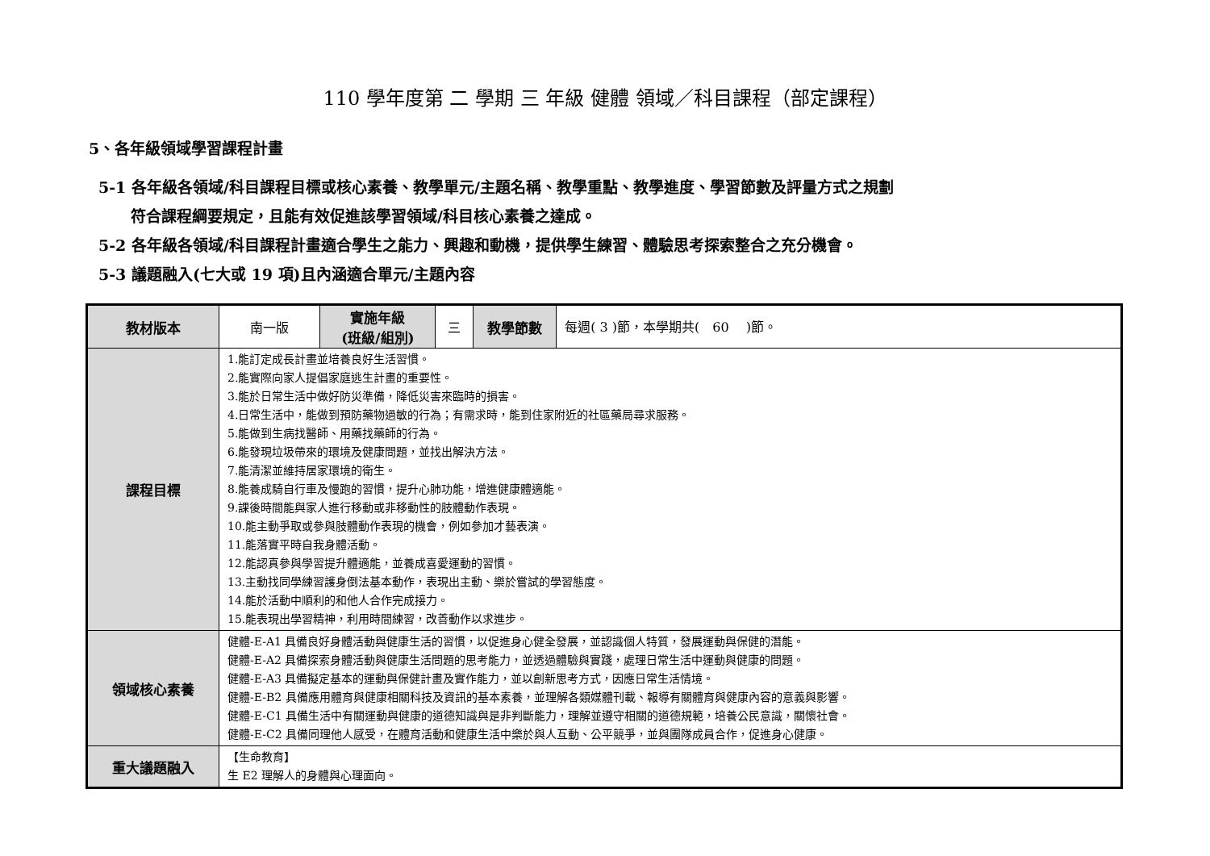110 學年度第 二 學期 三 年級 健體 領域／科目課程（部定課程）
5、各年級領域學習課程計畫
5-1 各年級各領域/科目課程目標或核心素養、教學單元/主題名稱、教學重點、教學進度、學習節數及評量方式之規劃
符合課程綱要規定，且能有效促進該學習領域/科目核心素養之達成。
5-2 各年級各領域/科目課程計畫適合學生之能力、興趣和動機，提供學生練習、體驗思考探索整合之充分機會。
5-3 議題融入(七大或 19 項)且內涵適合單元/主題內容
| 教材版本 | 南一版 | 實施年級 (班級/組別) | 三 | 教學節數 | 每週( 3 )節，本學期共( 60 )節。 |
| 課程目標 | 1.能訂定成長計畫並培養良好生活習慣。 2.能實際向家人提倡家庭逃生計畫的重要性。 3.能於日常生活中做好防災準備，降低災害來臨時的損害。 4.日常生活中，能做到預防藥物過敏的行為；有需求時，能到住家附近的社區藥局尋求服務。 5.能做到生病找醫師、用藥找藥師的行為。 6.能發現垃圾帶來的環境及健康問題，並找出解決方法。 7.能清潔並維持居家環境的衛生。 8.能養成騎自行車及慢跑的習慣，提升心肺功能，增進健康體適能。 9.課後時間能與家人進行移動或非移動性的肢體動作表現。 10.能主動爭取或參與肢體動作表現的機會，例如參加才藝表演。 11.能落實平時自我身體活動。 12.能認真參與學習提升體適能，並養成喜愛運動的習慣。 13.主動找同學練習護身倒法基本動作，表現出主動、樂於嘗試的學習態度。 14.能於活動中順利的和他人合作完成接力。 15.能表現出學習精神，利用時間練習，改善動作以求進步。 | | | | |
| 領域核心素養 | 健體-E-A1 具備良好身體活動與健康生活的習慣，以促進身心健全發展，並認識個人特質，發展運動與保健的潛能。 健體-E-A2 具備探索身體活動與健康生活問題的思考能力，並透過體驗與實踐，處理日常生活中運動與健康的問題。 健體-E-A3 具備擬定基本的運動與保健計畫及實作能力，並以創新思考方式，因應日常生活情境。 健體-E-B2 具備應用體育與健康相關科技及資訊的基本素養，並理解各類媒體刊載、報導有關體育與健康內容的意義與影響。 健體-E-C1 具備生活中有關運動與健康的道德知識與是非判斷能力，理解並遵守相關的道德規範，培養公民意識，關懷社會。 健體-E-C2 具備同理他人感受，在體育活動和健康生活中樂於與人互動、公平競爭，並與團隊成員合作，促進身心健康。 | | | | |
| 重大議題融入 | 【生命教育】 生 E2 理解人的身體與心理面向。 | | | | |